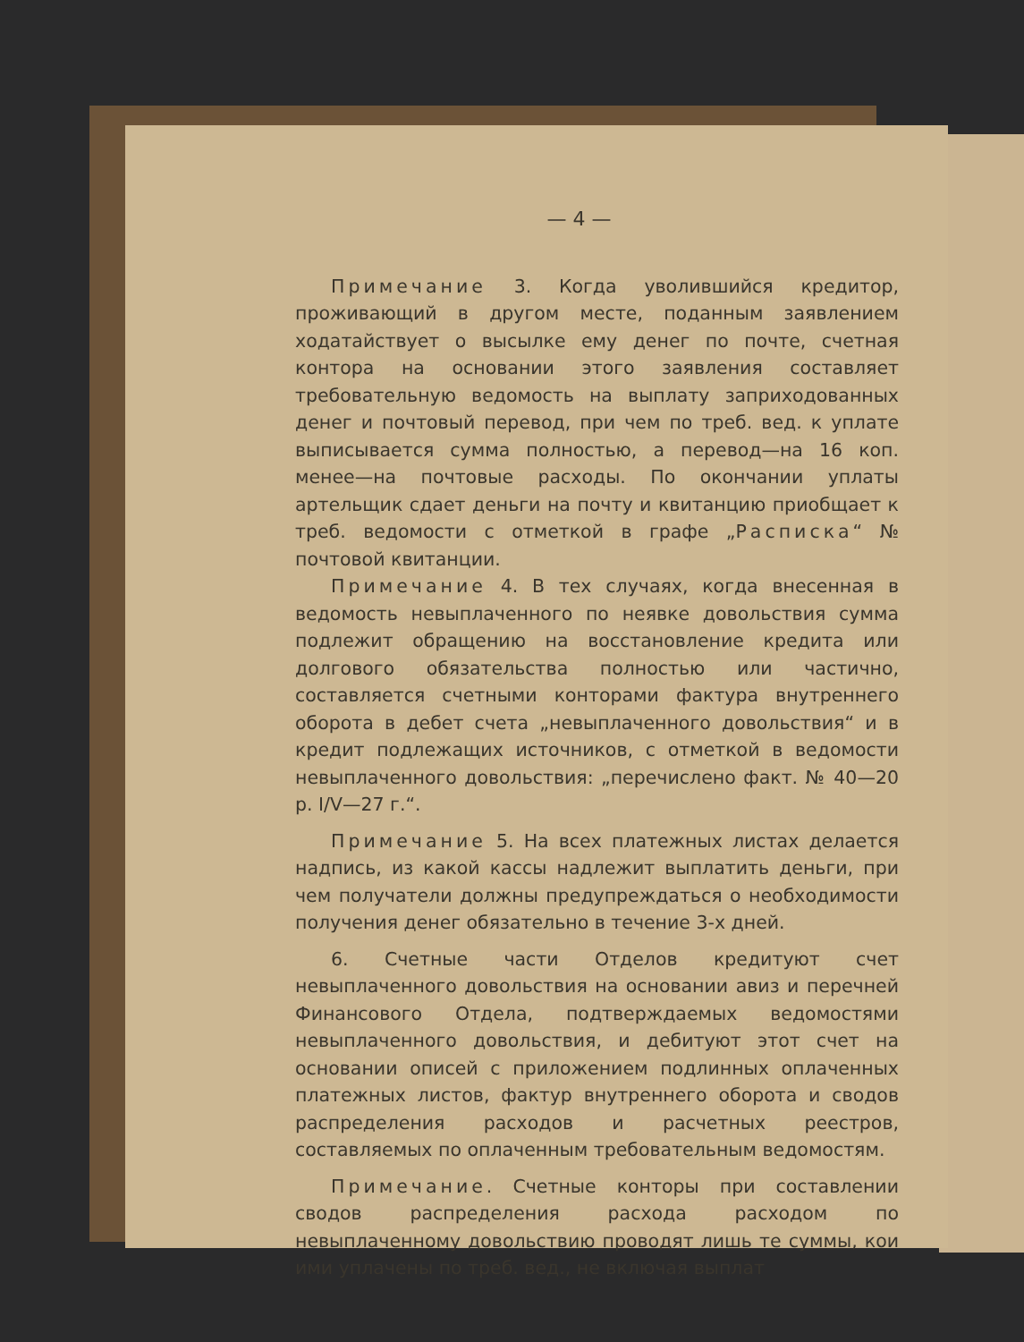— 4 —
Примечание 3. Когда уволившийся кредитор, проживающий в другом месте, поданным заявлением ходатайствует о высылке ему денег по почте, счетная контора на основании этого заявления составляет требовательную ведомость на выплату заприходованных денег и почтовый перевод, при чем по треб. вед. к уплате выписывается сумма полностью, а перевод—на 16 коп. менее—на почтовые расходы. По окончании уплаты артельщик сдает деньги на почту и квитанцию приобщает к треб. ведомости с отметкой в графе „Расписка“ № почтовой квитанции.
Примечание 4. В тех случаях, когда внесенная в ведомость невыплаченного по неявке довольствия сумма подлежит обращению на восстановление кредита или долгового обязательства полностью или частично, составляется счетными конторами фактура внутреннего оборота в дебет счета „невыплаченного довольствия“ и в кредит подлежащих источников, с отметкой в ведомости невыплаченного довольствия: „перечислено факт. № 40—20 р. I/V—27 г.“.
Примечание 5. На всех платежных листах делается надпись, из какой кассы надлежит выплатить деньги, при чем получатели должны предупреждаться о необходимости получения денег обязательно в течение 3-х дней.
6. Счетные части Отделов кредитуют счет невыплаченного довольствия на основании авиз и перечней Финансового Отдела, подтверждаемых ведомостями невыплаченного довольствия, и дебитуют этот счет на основании описей с приложением подлинных оплаченных платежных листов, фактур внутреннего оборота и сводов распределения расходов и расчетных реестров, составляемых по оплаченным требовательным ведомостям.
Примечание. Счетные конторы при составлении сводов распределения расхода расходом по невыплаченному довольствию проводят лишь те суммы, кои ими уплачены по треб. вед., не включая выплат